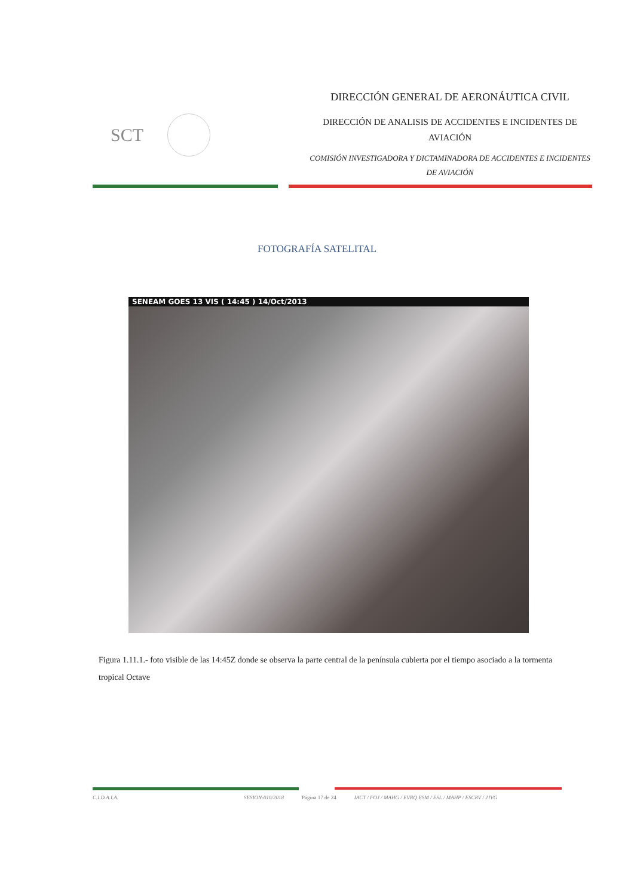SCT
DIRECCIÓN GENERAL DE AERONÁUTICA CIVIL
DIRECCIÓN DE ANALISIS DE ACCIDENTES E INCIDENTES DE AVIACIÓN
COMISIÓN INVESTIGADORA Y DICTAMINADORA DE ACCIDENTES E INCIDENTES DE AVIACIÓN
FOTOGRAFÍA SATELITAL
SENEAM GOES 13 VIS ( 14:45 ) 14/Oct/2013
Figura 1.11.1.- foto visible de las 14:45Z donde se observa la parte central de la península cubierta por el tiempo asociado a la tormenta tropical Octave
C.I.D.A.I.A. SESION-010/2018 Página 17 de 24 IACT / FOJ / MAHG / EVRQ ESM / ESL / MAHP / ESCRV / JJVG